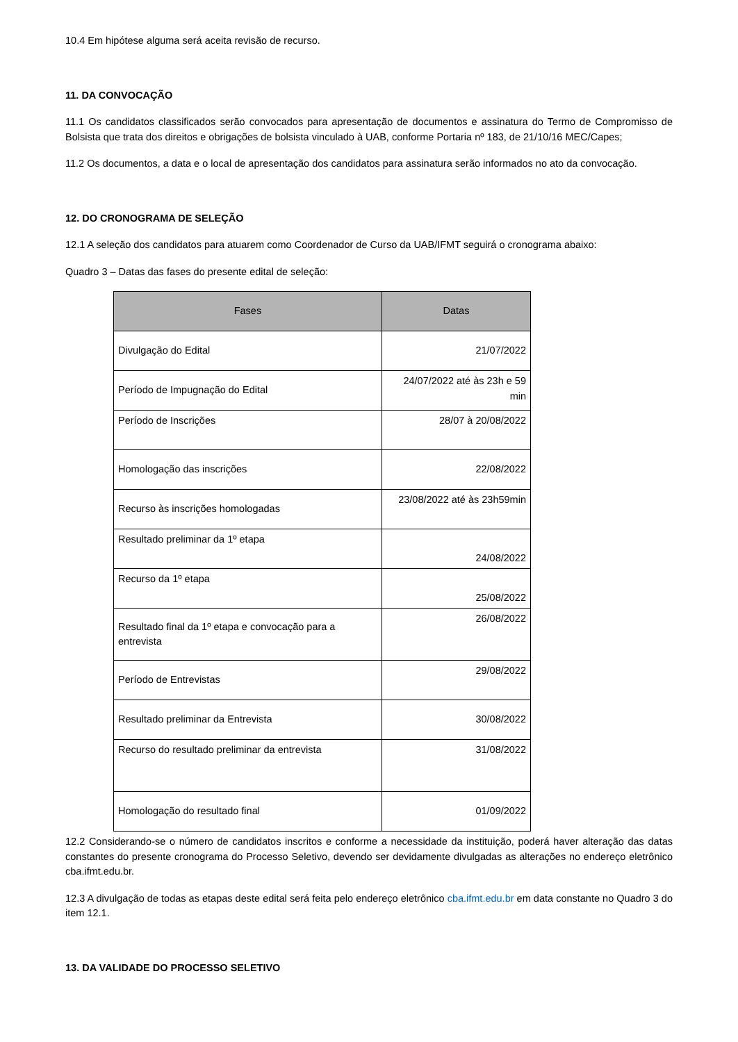10.4 Em hipótese alguma será aceita revisão de recurso.
11. DA CONVOCAÇÃO
11.1 Os candidatos classificados serão convocados para apresentação de documentos e assinatura do Termo de Compromisso de Bolsista que trata dos direitos e obrigações de bolsista vinculado à UAB, conforme Portaria nº 183, de 21/10/16 MEC/Capes;
11.2 Os documentos, a data e o local de apresentação dos candidatos para assinatura serão informados no ato da convocação.
12. DO CRONOGRAMA DE SELEÇÃO
12.1 A seleção dos candidatos para atuarem como Coordenador de Curso da UAB/IFMT seguirá o cronograma abaixo:
Quadro 3 – Datas das fases do presente edital de seleção:
| Fases | Datas |
| --- | --- |
| Divulgação do Edital | 21/07/2022 |
| Período de Impugnação do Edital | 24/07/2022 até às 23h e 59 min |
| Período de Inscrições | 28/07 à 20/08/2022 |
| Homologação das inscrições | 22/08/2022 |
| Recurso às inscrições homologadas | 23/08/2022 até às 23h59min |
| Resultado preliminar da 1º etapa | 24/08/2022 |
| Recurso da 1º etapa | 25/08/2022 |
| Resultado final da 1º etapa e convocação para a entrevista | 26/08/2022 |
| Período de Entrevistas | 29/08/2022 |
| Resultado preliminar da Entrevista | 30/08/2022 |
| Recurso do resultado preliminar da entrevista | 31/08/2022 |
| Homologação do resultado final | 01/09/2022 |
12.2 Considerando-se o número de candidatos inscritos e conforme a necessidade da instituição, poderá haver alteração das datas constantes do presente cronograma do Processo Seletivo, devendo ser devidamente divulgadas as alterações no endereço eletrônico cba.ifmt.edu.br.
12.3 A divulgação de todas as etapas deste edital será feita pelo endereço eletrônico cba.ifmt.edu.br em data constante no Quadro 3 do item 12.1.
13. DA VALIDADE DO PROCESSO SELETIVO